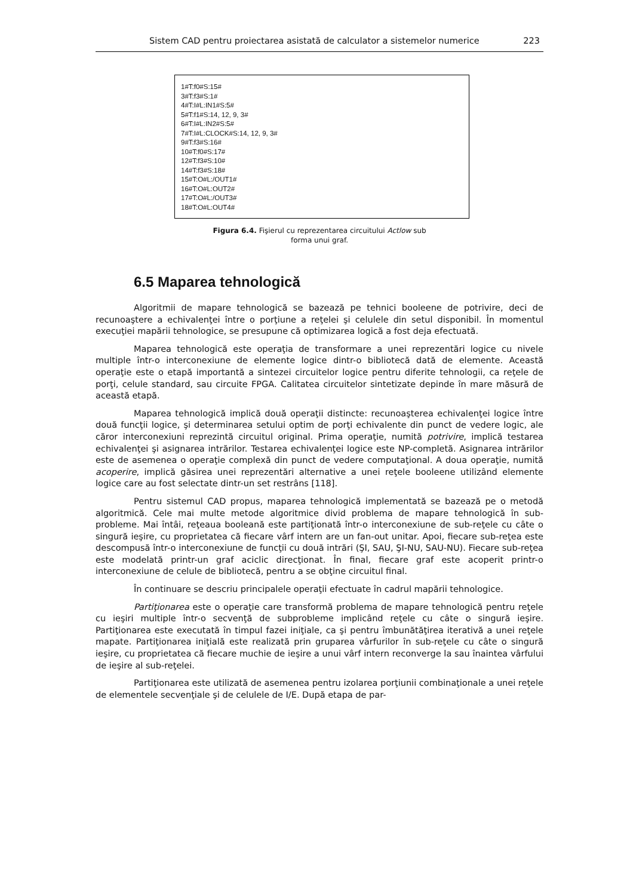Sistem CAD pentru proiectarea asistată de calculator a sistemelor numerice 223
1#T:f0#S:15#
3#T:f3#S:1#
4#T:I#L:IN1#S:5#
5#T:f1#S:14, 12, 9, 3#
6#T:I#L:IN2#S:5#
7#T:I#L:CLOCK#S:14, 12, 9, 3#
9#T:f3#S:16#
10#T:f0#S:17#
12#T:f3#S:10#
14#T:f3#S:18#
15#T:O#L:/OUT1#
16#T:O#L:OUT2#
17#T:O#L:/OUT3#
18#T:O#L:OUT4#
Figura 6.4. Fişierul cu reprezentarea circuitului Actlow sub
forma unui graf.
6.5 Maparea tehnologică
Algoritmii de mapare tehnologică se bazează pe tehnici booleene de potrivire, deci de recunoaştere a echivalenţei între o porţiune a reţelei şi celulele din setul disponibil. În momentul execuţiei mapării tehnologice, se presupune că optimizarea logică a fost deja efectuată.
Maparea tehnologică este operaţia de transformare a unei reprezentări logice cu nivele multiple într-o interconexiune de elemente logice dintr-o bibliotecă dată de elemente. Această operaţie este o etapă importantă a sintezei circuitelor logice pentru diferite tehnologii, ca reţele de porţi, celule standard, sau circuite FPGA. Calitatea circuitelor sintetizate depinde în mare măsură de această etapă.
Maparea tehnologică implică două operaţii distincte: recunoaşterea echivalenţei logice între două funcţii logice, şi determinarea setului optim de porţi echivalente din punct de vedere logic, ale căror interconexiuni reprezintă circuitul original. Prima operaţie, numită potrivire, implică testarea echivalenţei şi asignarea intrărilor. Testarea echivalenţei logice este NP-completă. Asignarea intrărilor este de asemenea o operaţie complexă din punct de vedere computaţional. A doua operaţie, numită acoperire, implică găsirea unei reprezentări alternative a unei reţele booleene utilizând elemente logice care au fost selectate dintr-un set restrâns [118].
Pentru sistemul CAD propus, maparea tehnologică implementată se bazează pe o metodă algoritmică. Cele mai multe metode algoritmice divid problema de mapare tehnologică în sub-probleme. Mai întâi, reţeaua booleană este partiţionată într-o interconexiune de sub-reţele cu câte o singură ieşire, cu proprietatea că fiecare vârf intern are un fan-out unitar. Apoi, fiecare sub-reţea este descompusă într-o interconexiune de funcţii cu două intrări (ŞI, SAU, ŞI-NU, SAU-NU). Fiecare sub-reţea este modelată printr-un graf aciclic direcţionat. În final, fiecare graf este acoperit printr-o interconexiune de celule de bibliotecă, pentru a se obţine circuitul final.
În continuare se descriu principalele operaţii efectuate în cadrul mapării tehnologice.
Partiţionarea este o operaţie care transformă problema de mapare tehnologică pentru reţele cu ieşiri multiple într-o secvenţă de subprobleme implicând reţele cu câte o singură ieşire. Partiţionarea este executată în timpul fazei iniţiale, ca şi pentru îmbunătăţirea iterativă a unei reţele mapate. Partiţionarea iniţială este realizată prin gruparea vârfurilor în sub-reţele cu câte o singură ieşire, cu proprietatea că fiecare muchie de ieşire a unui vârf intern reconverge la sau înaintea vârfului de ieşire al sub-reţelei.
Partiţionarea este utilizată de asemenea pentru izolarea porţiunii combinaţionale a unei reţele de elementele secvenţiale şi de celulele de I/E. După etapa de par-